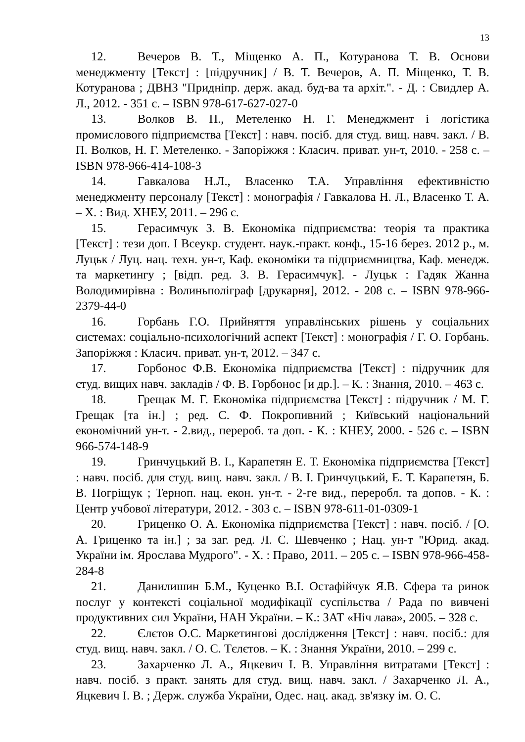13
12. Вечеров В. Т., Міщенко А. П., Котуранова Т. В. Основи менеджменту [Текст] : [підручник] / В. Т. Вечеров, А. П. Міщенко, Т. В. Котуранова ; ДВНЗ "Придніпр. держ. акад. буд-ва та архіт.". - Д. : Свидлер А. Л., 2012. - 351 с. – ISBN 978-617-627-027-0
13. Волков В. П., Метеленко Н. Г. Менеджмент і логістика промислового підприємства [Текст] : навч. посіб. для студ. вищ. навч. закл. / В. П. Волков, Н. Г. Метеленко. - Запоріжжя : Класич. приват. ун-т, 2010. - 258 с. – ISBN 978-966-414-108-3
14. Гавкалова Н.Л., Власенко Т.А. Управління ефективністю менеджменту персоналу [Текст] : монографія / Гавкалова Н. Л., Власенко Т. А. – Х. : Вид. ХНЕУ, 2011. – 296 с.
15. Герасимчук З. В. Економіка підприємства: теорія та практика [Текст] : тези доп. I Всеукр. студент. наук.-практ. конф., 15-16 берез. 2012 р., м. Луцьк / Луц. нац. техн. ун-т, Каф. економіки та підприємництва, Каф. менедж. та маркетингу ; [відп. ред. З. В. Герасимчук]. - Луцьк : Гадяк Жанна Володимирівна : Волиньполіграф [друкарня], 2012. - 208 с. – ISBN 978-966-2379-44-0
16. Горбань Г.О. Прийняття управлінських рішень у соціальних системах: соціально-психологічний аспект [Текст] : монографія / Г. О. Горбань. Запоріжжя : Класич. приват. ун-т, 2012. – 347 с.
17. Горбонос Ф.В. Економіка підприємства [Текст] : підручник для студ. вищих навч. закладів / Ф. В. Горбонос [и др.]. – К. : Знання, 2010. – 463 с.
18. Грещак М. Г. Економіка підприємства [Текст] : підручник / М. Г. Грещак [та ін.] ; ред. С. Ф. Покропивний ; Київський національний економічний ун-т. - 2.вид., перероб. та доп. - К. : КНЕУ, 2000. - 526 с. – ISBN 966-574-148-9
19. Гринчуцький В. І., Карапетян Е. Т. Економіка підприємства [Текст] : навч. посіб. для студ. вищ. навч. закл. / В. І. Гринчуцький, Е. Т. Карапетян, Б. В. Погріщук ; Терноп. нац. екон. ун-т. - 2-ге вид., переробл. та допов. - К. : Центр учбової літератури, 2012. - 303 с. – ISBN 978-611-01-0309-1
20. Гриценко О. А. Економіка підприємства [Текст] : навч. посіб. / [О. А. Гриценко та ін.] ; за заг. ред. Л. С. Шевченко ; Нац. ун-т "Юрид. акад. України ім. Ярослава Мудрого". - Х. : Право, 2011. – 205 с. – ISBN 978-966-458-284-8
21. Данилишин Б.М., Куценко В.І. Остафійчук Я.В. Сфера та ринок послуг у контексті соціальної модифікації суспільства / Рада по вивчені продуктивних сил України, НАН України. – К.: ЗАТ «Ніч лава», 2005. – 328 с.
22. Єлєтов О.С. Маркетингові дослідження [Текст] : навч. посіб.: для студ. вищ. навч. закл. / О. С. Тєлєтов. – К. : Знання України, 2010. – 299 с.
23. Захарченко Л. А., Яцкевич І. В. Управління витратами [Текст] : навч. посіб. з практ. занять для студ. вищ. навч. закл. / Захарченко Л. А., Яцкевич І. В. ; Держ. служба України, Одес. нац. акад. зв'язку ім. О. С.